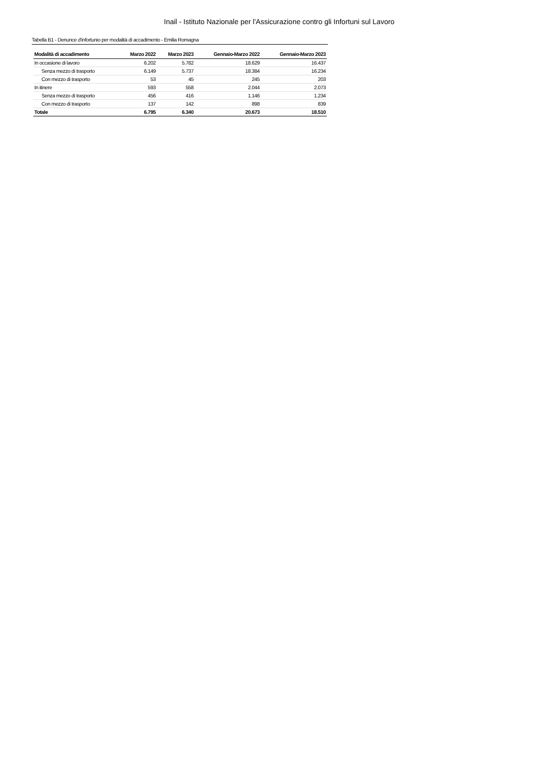Inail - Istituto Nazionale per l'Assicurazione contro gli Infortuni sul Lavoro
Tabella B1 - Denunce d'infortunio per modalità di accadimento - Emilia Romagna
| Modalità di accadimento | Marzo 2022 | Marzo 2023 | Gennaio-Marzo 2022 | Gennaio-Marzo 2023 |
| --- | --- | --- | --- | --- |
| In occasione di lavoro | 6.202 | 5.782 | 18.629 | 16.437 |
| Senza mezzo di trasporto | 6.149 | 5.737 | 18.384 | 16.234 |
| Con mezzo di trasporto | 53 | 45 | 245 | 203 |
| In itinere | 593 | 558 | 2.044 | 2.073 |
| Senza mezzo di trasporto | 456 | 416 | 1.146 | 1.234 |
| Con mezzo di trasporto | 137 | 142 | 898 | 839 |
| Totale | 6.795 | 6.340 | 20.673 | 18.510 |